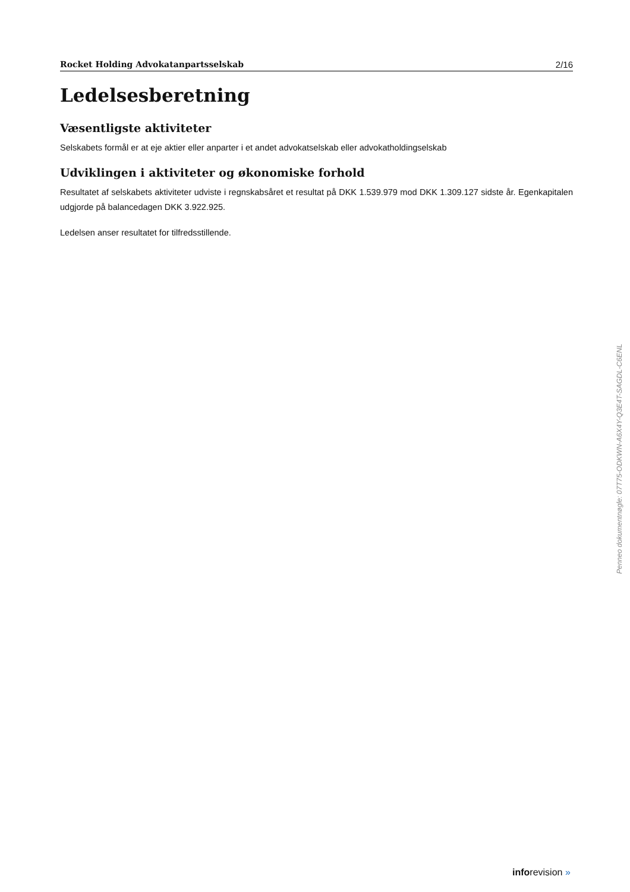Rocket Holding Advokatanpartsselskab 2/16
Ledelsesberetning
Væsentligste aktiviteter
Selskabets formål er at eje aktier eller anparter i et andet advokatselskab eller advokatholdingselskab
Udviklingen i aktiviteter og økonomiske forhold
Resultatet af selskabets aktiviteter udviste i regnskabsåret et resultat på DKK 1.539.979 mod DKK 1.309.127 sidste år. Egenkapitalen udgjorde på balancedagen DKK 3.922.925.
Ledelsen anser resultatet for tilfredsstillende.
Penneo dokumentnøgle: 07T75-ODKWN-A6X4Y-Q3E4T-SAGDL-C6ENL
inforevision »